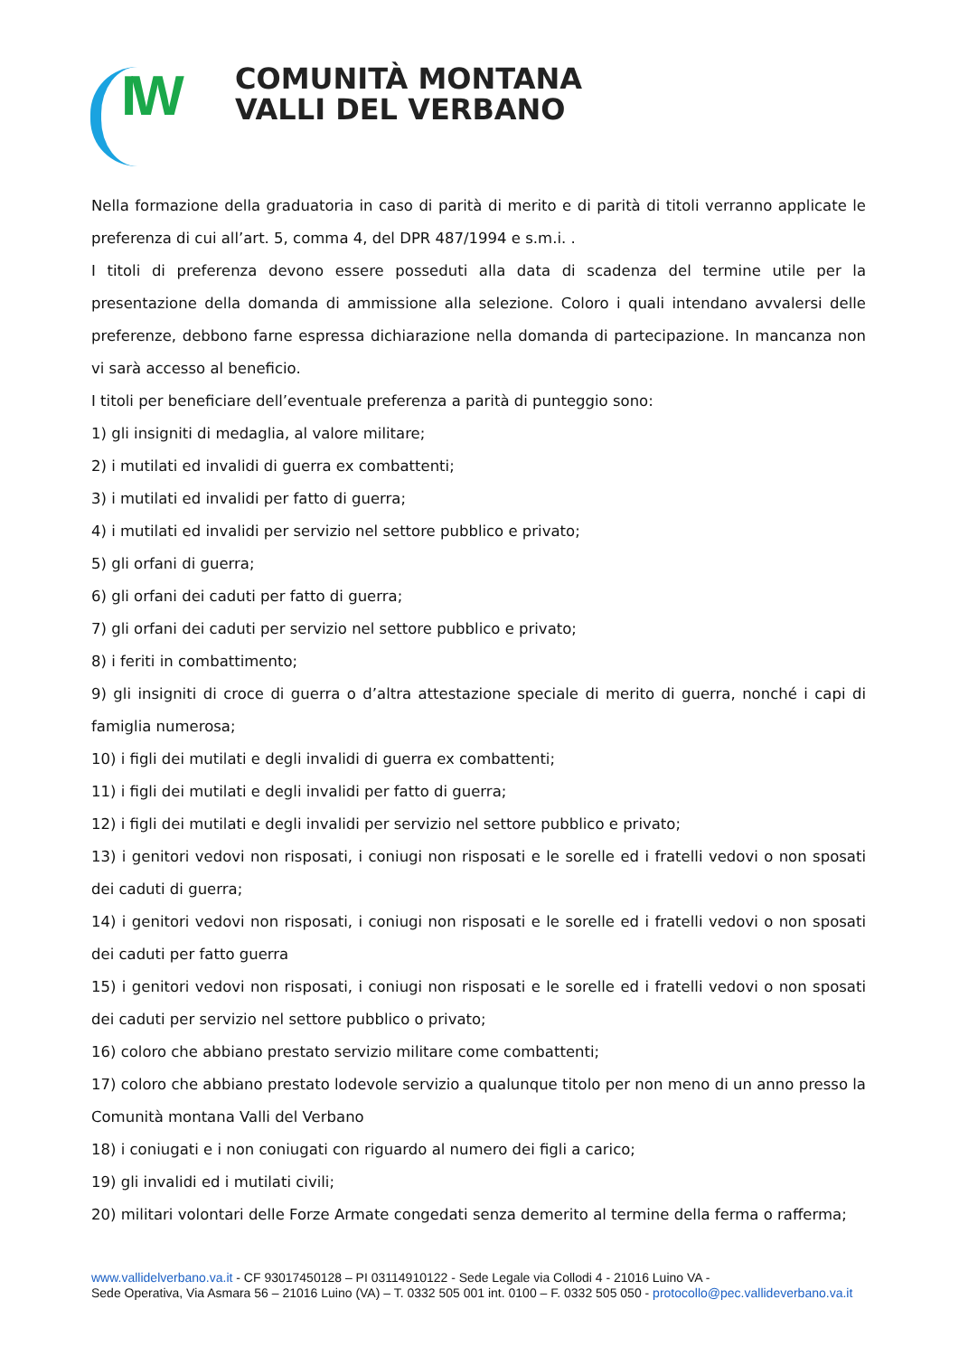IW
COMUNITÀ MONTANA
VALLI DEL VERBANO
Nella formazione della graduatoria in caso di parità di merito e di parità di titoli verranno applicate le preferenza di cui all’art. 5, comma 4, del DPR 487/1994 e s.m.i. .
I titoli di preferenza devono essere posseduti alla data di scadenza del termine utile per la presentazione della domanda di ammissione alla selezione. Coloro i quali intendano avvalersi delle preferenze, debbono farne espressa dichiarazione nella domanda di partecipazione. In mancanza non vi sarà accesso al beneficio.
I titoli per beneficiare dell’eventuale preferenza a parità di punteggio sono:
1) gli insigniti di medaglia, al valore militare;
2) i mutilati ed invalidi di guerra ex combattenti;
3) i mutilati ed invalidi per fatto di guerra;
4) i mutilati ed invalidi per servizio nel settore pubblico e privato;
5) gli orfani di guerra;
6) gli orfani dei caduti per fatto di guerra;
7) gli orfani dei caduti per servizio nel settore pubblico e privato;
8) i feriti in combattimento;
9) gli insigniti di croce di guerra o d’altra attestazione speciale di merito di guerra, nonché i capi di famiglia numerosa;
10) i figli dei mutilati e degli invalidi di guerra ex combattenti;
11) i figli dei mutilati e degli invalidi per fatto di guerra;
12) i figli dei mutilati e degli invalidi per servizio nel settore pubblico e privato;
13) i genitori vedovi non risposati, i coniugi non risposati e le sorelle ed i fratelli vedovi o non sposati dei caduti di guerra;
14) i genitori vedovi non risposati, i coniugi non risposati e le sorelle ed i fratelli vedovi o non sposati dei caduti per fatto guerra
15) i genitori vedovi non risposati, i coniugi non risposati e le sorelle ed i fratelli vedovi o non sposati dei caduti per servizio nel settore pubblico o privato;
16) coloro che abbiano prestato servizio militare come combattenti;
17) coloro che abbiano prestato lodevole servizio a qualunque titolo per non meno di un anno presso la Comunità montana Valli del Verbano
18) i coniugati e i non coniugati con riguardo al numero dei figli a carico;
19) gli invalidi ed i mutilati civili;
20) militari volontari delle Forze Armate congedati senza demerito al termine della ferma o rafferma;
www.vallidelverbano.va.it - CF 93017450128 – PI 03114910122 - Sede Legale via Collodi 4 - 21016 Luino VA -
Sede Operativa, Via Asmara 56 – 21016 Luino (VA) – T. 0332 505 001 int. 0100 – F. 0332 505 050 - protocollo@pec.vallideverbano.va.it